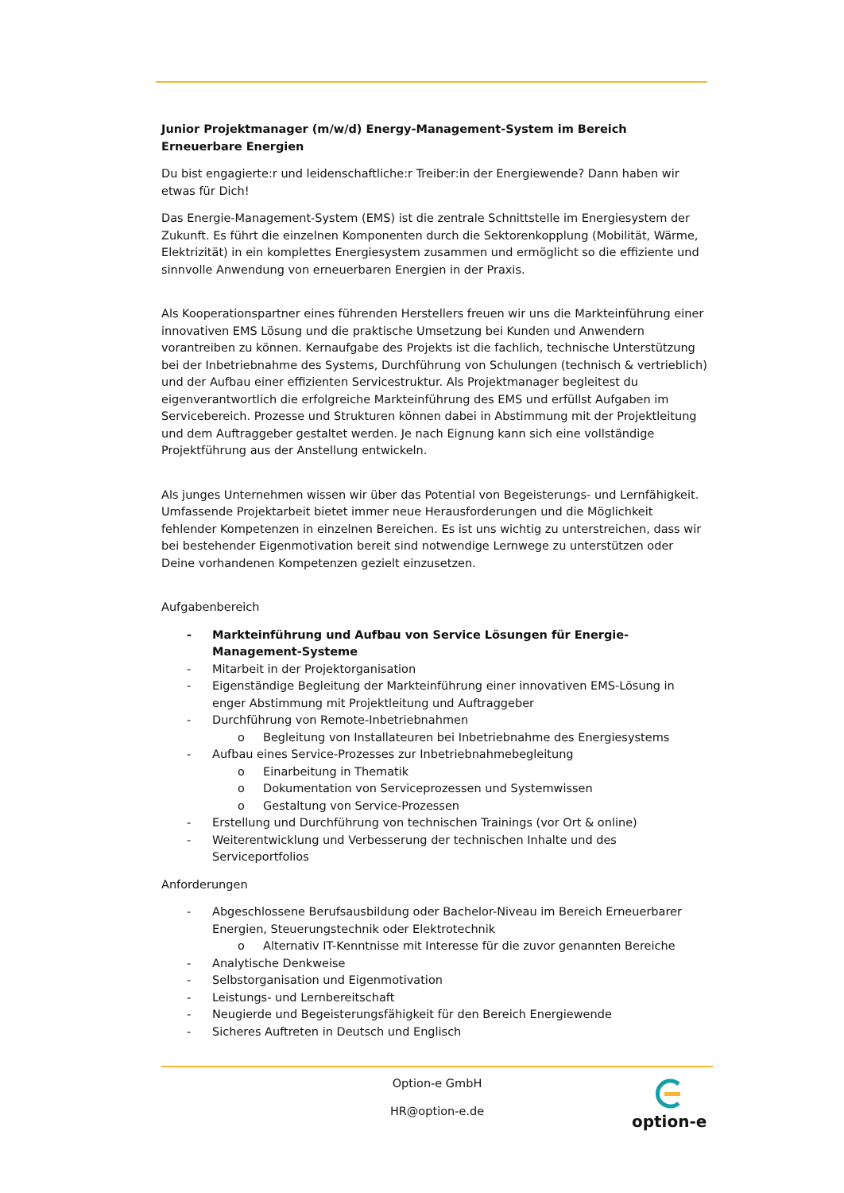Junior Projektmanager (m/w/d) Energy-Management-System im Bereich Erneuerbare Energien
Du bist engagierte:r und leidenschaftliche:r Treiber:in der Energiewende? Dann haben wir etwas für Dich!
Das Energie-Management-System (EMS) ist die zentrale Schnittstelle im Energiesystem der Zukunft. Es führt die einzelnen Komponenten durch die Sektorenkopplung (Mobilität, Wärme, Elektrizität) in ein komplettes Energiesystem zusammen und ermöglicht so die effiziente und sinnvolle Anwendung von erneuerbaren Energien in der Praxis.
Als Kooperationspartner eines führenden Herstellers freuen wir uns die Markteinführung einer innovativen EMS Lösung und die praktische Umsetzung bei Kunden und Anwendern vorantreiben zu können. Kernaufgabe des Projekts ist die fachlich, technische Unterstützung bei der Inbetriebnahme des Systems, Durchführung von Schulungen (technisch & vertrieblich) und der Aufbau einer effizienten Servicestruktur. Als Projektmanager begleitest du eigenverantwortlich die erfolgreiche Markteinführung des EMS und erfüllst Aufgaben im Servicebereich. Prozesse und Strukturen können dabei in Abstimmung mit der Projektleitung und dem Auftraggeber gestaltet werden. Je nach Eignung kann sich eine vollständige Projektführung aus der Anstellung entwickeln.
Als junges Unternehmen wissen wir über das Potential von Begeisterungs- und Lernfähigkeit. Umfassende Projektarbeit bietet immer neue Herausforderungen und die Möglichkeit fehlender Kompetenzen in einzelnen Bereichen. Es ist uns wichtig zu unterstreichen, dass wir bei bestehender Eigenmotivation bereit sind notwendige Lernwege zu unterstützen oder Deine vorhandenen Kompetenzen gezielt einzusetzen.
Aufgabenbereich
- Markteinführung und Aufbau von Service Lösungen für Energie-Management-Systeme
- Mitarbeit in der Projektorganisation
- Eigenständige Begleitung der Markteinführung einer innovativen EMS-Lösung in enger Abstimmung mit Projektleitung und Auftraggeber
- Durchführung von Remote-Inbetriebnahmen
o Begleitung von Installateuren bei Inbetriebnahme des Energiesystems
- Aufbau eines Service-Prozesses zur Inbetriebnahmebegleitung
o Einarbeitung in Thematik
o Dokumentation von Serviceprozessen und Systemwissen
o Gestaltung von Service-Prozessen
- Erstellung und Durchführung von technischen Trainings (vor Ort & online)
- Weiterentwicklung und Verbesserung der technischen Inhalte und des Serviceportfolios
Anforderungen
- Abgeschlossene Berufsausbildung oder Bachelor-Niveau im Bereich Erneuerbarer Energien, Steuerungstechnik oder Elektrotechnik
o Alternativ IT-Kenntnisse mit Interesse für die zuvor genannten Bereiche
- Analytische Denkweise
- Selbstorganisation und Eigenmotivation
- Leistungs- und Lernbereitschaft
- Neugierde und Begeisterungsfähigkeit für den Bereich Energiewende
- Sicheres Auftreten in Deutsch und Englisch
Option-e GmbH
HR@option-e.de
option-e